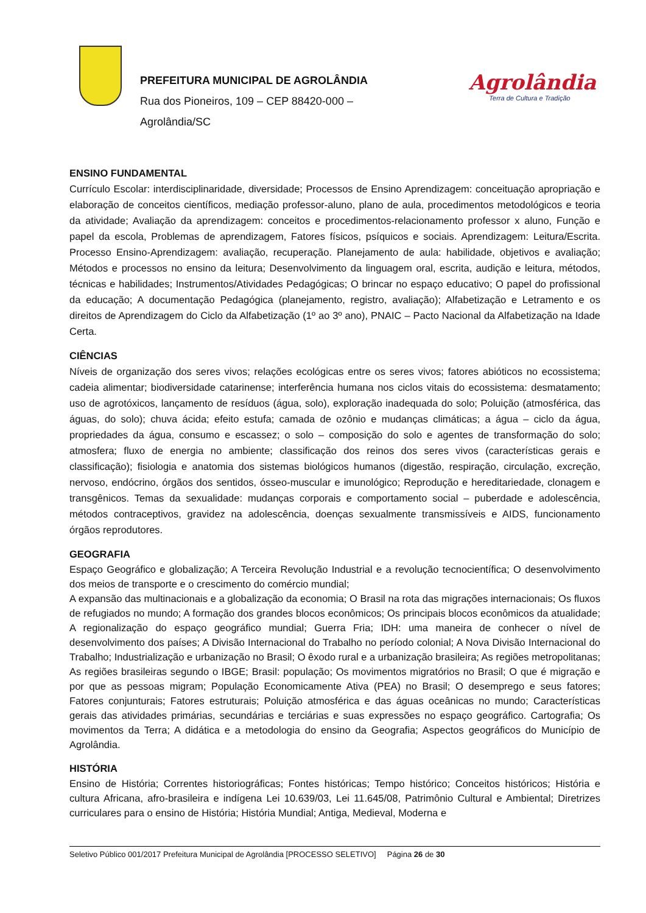PREFEITURA MUNICIPAL DE AGROLÂNDIA
Rua dos Pioneiros, 109 – CEP 88420-000 –
Agrolândia/SC
Agrolândia
Terra de Cultura e Tradição
ENSINO FUNDAMENTAL
Currículo Escolar: interdisciplinaridade, diversidade; Processos de Ensino Aprendizagem: conceituação apropriação e elaboração de conceitos científicos, mediação professor-aluno, plano de aula, procedimentos metodológicos e teoria da atividade; Avaliação da aprendizagem: conceitos e procedimentos-relacionamento professor x aluno, Função e papel da escola, Problemas de aprendizagem, Fatores físicos, psíquicos e sociais. Aprendizagem: Leitura/Escrita. Processo Ensino-Aprendizagem: avaliação, recuperação. Planejamento de aula: habilidade, objetivos e avaliação; Métodos e processos no ensino da leitura; Desenvolvimento da linguagem oral, escrita, audição e leitura, métodos, técnicas e habilidades; Instrumentos/Atividades Pedagógicas; O brincar no espaço educativo; O papel do profissional da educação; A documentação Pedagógica (planejamento, registro, avaliação); Alfabetização e Letramento e os direitos de Aprendizagem do Ciclo da Alfabetização (1º ao 3º ano), PNAIC – Pacto Nacional da Alfabetização na Idade Certa.
CIÊNCIAS
Níveis de organização dos seres vivos; relações ecológicas entre os seres vivos; fatores abióticos no ecossistema; cadeia alimentar; biodiversidade catarinense; interferência humana nos ciclos vitais do ecossistema: desmatamento; uso de agrotóxicos, lançamento de resíduos (água, solo), exploração inadequada do solo; Poluição (atmosférica, das águas, do solo); chuva ácida; efeito estufa; camada de ozônio e mudanças climáticas; a água – ciclo da água, propriedades da água, consumo e escassez; o solo – composição do solo e agentes de transformação do solo; atmosfera; fluxo de energia no ambiente; classificação dos reinos dos seres vivos (características gerais e classificação); fisiologia e anatomia dos sistemas biológicos humanos (digestão, respiração, circulação, excreção, nervoso, endócrino, órgãos dos sentidos, ósseo-muscular e imunológico; Reprodução e hereditariedade, clonagem e transgênicos. Temas da sexualidade: mudanças corporais e comportamento social – puberdade e adolescência, métodos contraceptivos, gravidez na adolescência, doenças sexualmente transmissíveis e AIDS, funcionamento órgãos reprodutores.
GEOGRAFIA
Espaço Geográfico e globalização; A Terceira Revolução Industrial e a revolução tecnocientífica; O desenvolvimento dos meios de transporte e o crescimento do comércio mundial;
A expansão das multinacionais e a globalização da economia; O Brasil na rota das migrações internacionais; Os fluxos de refugiados no mundo; A formação dos grandes blocos econômicos; Os principais blocos econômicos da atualidade; A regionalização do espaço geográfico mundial; Guerra Fria; IDH: uma maneira de conhecer o nível de desenvolvimento dos países; A Divisão Internacional do Trabalho no período colonial; A Nova Divisão Internacional do Trabalho; Industrialização e urbanização no Brasil; O êxodo rural e a urbanização brasileira; As regiões metropolitanas; As regiões brasileiras segundo o IBGE; Brasil: população; Os movimentos migratórios no Brasil; O que é migração e por que as pessoas migram; População Economicamente Ativa (PEA) no Brasil; O desemprego e seus fatores; Fatores conjunturais; Fatores estruturais; Poluição atmosférica e das águas oceânicas no mundo; Características gerais das atividades primárias, secundárias e terciárias e suas expressões no espaço geográfico. Cartografia; Os movimentos da Terra; A didática e a metodologia do ensino da Geografia; Aspectos geográficos do Município de Agrolândia.
HISTÓRIA
Ensino de História; Correntes historiográficas; Fontes históricas; Tempo histórico; Conceitos históricos; História e cultura Africana, afro-brasileira e indígena Lei 10.639/03, Lei 11.645/08, Patrimônio Cultural e Ambiental; Diretrizes curriculares para o ensino de História; História Mundial; Antiga, Medieval, Moderna e
Seletivo Público 001/2017 Prefeitura Municipal de Agrolândia [PROCESSO SELETIVO] Página 26 de 30